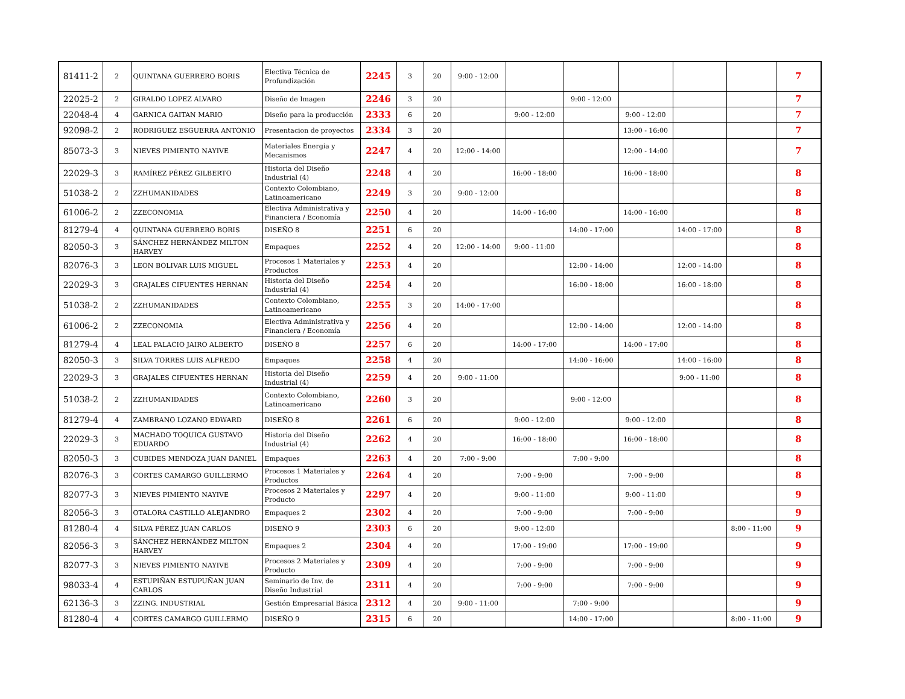| 81411-2 | 2 | QUINTANA GUERRERO BORIS | Electiva Técnica de Profundización | 2245 | 3 | 20 | 9:00 - 12:00 | | | | | | 7 |
| 22025-2 | 2 | GIRALDO LOPEZ ALVARO | Diseño de Imagen | 2246 | 3 | 20 | | | 9:00 - 12:00 | | | | 7 |
| 22048-4 | 4 | GARNICA GAITAN MARIO | Diseño para la producción | 2333 | 6 | 20 | | 9:00 - 12:00 | | 9:00 - 12:00 | | | 7 |
| 92098-2 | 2 | RODRIGUEZ ESGUERRA ANTONIO | Presentacion de proyectos | 2334 | 3 | 20 | | | | 13:00 - 16:00 | | | 7 |
| 85073-3 | 3 | NIEVES PIMIENTO NAYIVE | Materiales Energia y Mecanismos | 2247 | 4 | 20 | 12:00 - 14:00 | | | 12:00 - 14:00 | | | 7 |
| 22029-3 | 3 | RAMÍREZ PÉREZ GILBERTO | Historia del Diseño Industrial (4) | 2248 | 4 | 20 | | 16:00 - 18:00 | | 16:00 - 18:00 | | | 8 |
| 51038-2 | 2 | ZZHUMANIDADES | Contexto Colombiano, Latinoamericano | 2249 | 3 | 20 | 9:00 - 12:00 | | | | | | 8 |
| 61006-2 | 2 | ZZECONOMIA | Electiva Administrativa y Financiera / Economía | 2250 | 4 | 20 | | 14:00 - 16:00 | | 14:00 - 16:00 | | | 8 |
| 81279-4 | 4 | QUINTANA GUERRERO BORIS | DISEÑO 8 | 2251 | 6 | 20 | | | 14:00 - 17:00 | | 14:00 - 17:00 | | 8 |
| 82050-3 | 3 | SÁNCHEZ HERNÁNDEZ MILTON HARVEY | Empaques | 2252 | 4 | 20 | 12:00 - 14:00 | 9:00 - 11:00 | | | | | 8 |
| 82076-3 | 3 | LEON BOLIVAR LUIS MIGUEL | Procesos 1 Materiales y Productos | 2253 | 4 | 20 | | | 12:00 - 14:00 | | 12:00 - 14:00 | | 8 |
| 22029-3 | 3 | GRAJALES CIFUENTES HERNAN | Historia del Diseño Industrial (4) | 2254 | 4 | 20 | | | 16:00 - 18:00 | | 16:00 - 18:00 | | 8 |
| 51038-2 | 2 | ZZHUMANIDADES | Contexto Colombiano, Latinoamericano | 2255 | 3 | 20 | 14:00 - 17:00 | | | | | | 8 |
| 61006-2 | 2 | ZZECONOMIA | Electiva Administrativa y Financiera / Economía | 2256 | 4 | 20 | | | 12:00 - 14:00 | | 12:00 - 14:00 | | 8 |
| 81279-4 | 4 | LEAL PALACIO JAIRO ALBERTO | DISEÑO 8 | 2257 | 6 | 20 | | 14:00 - 17:00 | | 14:00 - 17:00 | | | 8 |
| 82050-3 | 3 | SILVA TORRES LUIS ALFREDO | Empaques | 2258 | 4 | 20 | | | 14:00 - 16:00 | | 14:00 - 16:00 | | 8 |
| 22029-3 | 3 | GRAJALES CIFUENTES HERNAN | Historia del Diseño Industrial (4) | 2259 | 4 | 20 | 9:00 - 11:00 | | | | 9:00 - 11:00 | | 8 |
| 51038-2 | 2 | ZZHUMANIDADES | Contexto Colombiano, Latinoamericano | 2260 | 3 | 20 | | | 9:00 - 12:00 | | | | 8 |
| 81279-4 | 4 | ZAMBRANO LOZANO EDWARD | DISEÑO 8 | 2261 | 6 | 20 | | 9:00 - 12:00 | | 9:00 - 12:00 | | | 8 |
| 22029-3 | 3 | MACHADO TOQUICA GUSTAVO EDUARDO | Historia del Diseño Industrial (4) | 2262 | 4 | 20 | | 16:00 - 18:00 | | 16:00 - 18:00 | | | 8 |
| 82050-3 | 3 | CUBIDES MENDOZA JUAN DANIEL | Empaques | 2263 | 4 | 20 | 7:00 - 9:00 | | 7:00 - 9:00 | | | | 8 |
| 82076-3 | 3 | CORTES CAMARGO GUILLERMO | Procesos 1 Materiales y Productos | 2264 | 4 | 20 | | 7:00 - 9:00 | | 7:00 - 9:00 | | | 8 |
| 82077-3 | 3 | NIEVES PIMIENTO NAYIVE | Procesos 2 Materiales y Producto | 2297 | 4 | 20 | | 9:00 - 11:00 | | 9:00 - 11:00 | | | 9 |
| 82056-3 | 3 | OTALORA CASTILLO ALEJANDRO | Empaques 2 | 2302 | 4 | 20 | | 7:00 - 9:00 | | 7:00 - 9:00 | | | 9 |
| 81280-4 | 4 | SILVA PÉREZ JUAN CARLOS | DISEÑO 9 | 2303 | 6 | 20 | | 9:00 - 12:00 | | | | 8:00 - 11:00 | 9 |
| 82056-3 | 3 | SÁNCHEZ HERNÁNDEZ MILTON HARVEY | Empaques 2 | 2304 | 4 | 20 | | 17:00 - 19:00 | | 17:00 - 19:00 | | | 9 |
| 82077-3 | 3 | NIEVES PIMIENTO NAYIVE | Procesos 2 Materiales y Producto | 2309 | 4 | 20 | | 7:00 - 9:00 | | 7:00 - 9:00 | | | 9 |
| 98033-4 | 4 | ESTUPIÑAN ESTUPUÑAN JUAN CARLOS | Seminario de Inv. de Diseño Industrial | 2311 | 4 | 20 | | 7:00 - 9:00 | | 7:00 - 9:00 | | | 9 |
| 62136-3 | 3 | ZZING. INDUSTRIAL | Gestión Empresarial Básica | 2312 | 4 | 20 | 9:00 - 11:00 | | 7:00 - 9:00 | | | | 9 |
| 81280-4 | 4 | CORTES CAMARGO GUILLERMO | DISEÑO 9 | 2315 | 6 | 20 | | | 14:00 - 17:00 | | | 8:00 - 11:00 | 9 |